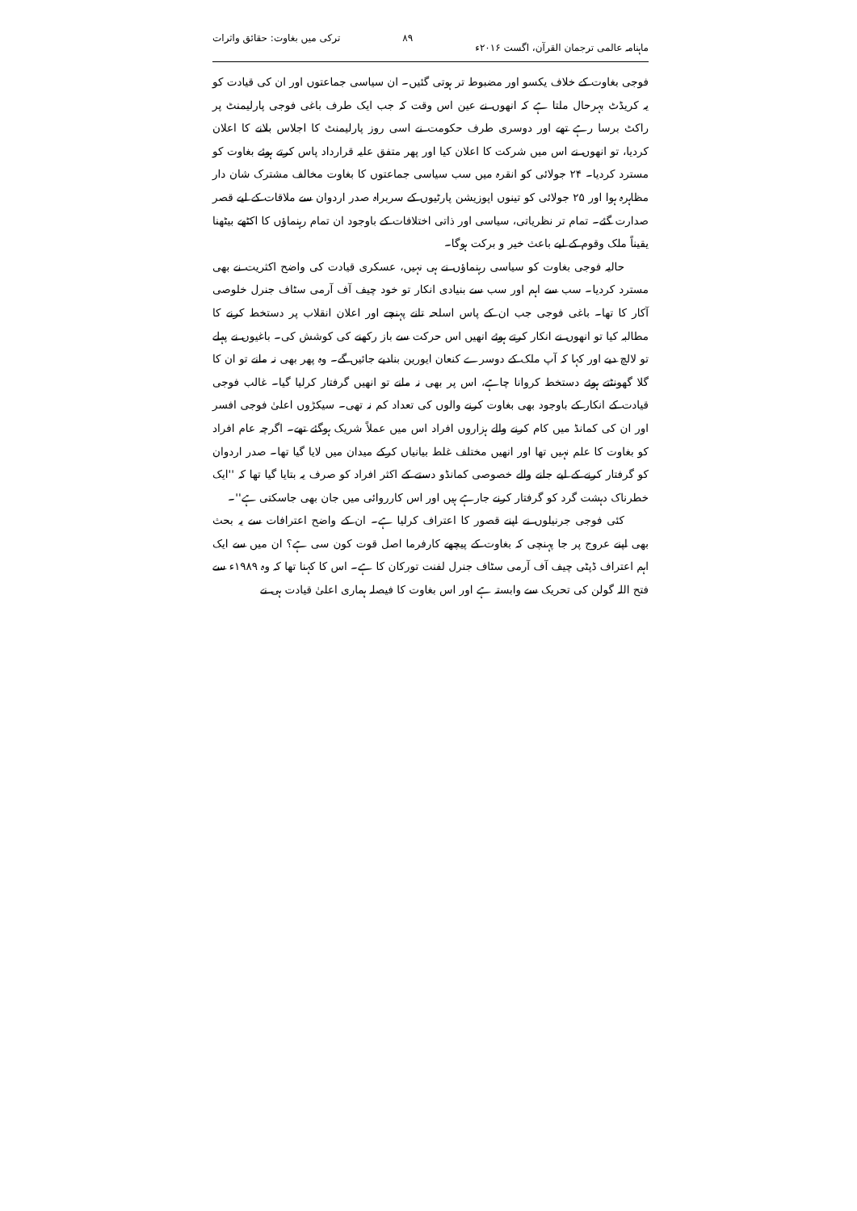ماہنامہ عالمی ترجمان القرآن، اگست ۲۰۱۶ء ۸۹ ترکی میں بغاوت: حقائق واثرات
فوجی بغاوت کے خلاف یکسو اور مضبوط تر ہوتی گئیں۔ ان سیاسی جماعتوں اور ان کی قیادت کو یہ کریڈٹ بہرحال ملتا ہے کہ انھوں نے عین اس وقت کہ جب ایک طرف باغی فوجی پارلیمنٹ پر راکٹ برسا رہے تھے اور دوسری طرف حکومت نے اسی روز پارلیمنٹ کا اجلاس بلانے کا اعلان کردیا، تو انھوں نے اس میں شرکت کا اعلان کیا اور پھر متفق علیہ قرارداد پاس کرتے ہوئے بغاوت کو مسترد کردیا۔ ۲۴ جولائی کو انقرہ میں سب سیاسی جماعتوں کا بغاوت مخالف مشترک شان دار مظاہرہ ہوا اور ۲۵ جولائی کو تینوں اپوزیشن پارٹیوں کے سربراہ صدر اردوان سے ملاقات کے لیے قصر صدارت گئے۔ تمام تر نظریاتی، سیاسی اور ذاتی اختلافات کے باوجود ان تمام رہنماؤں کا اکٹھے بیٹھنا یقیناً ملک وقوم کے لیے باعث خیر و برکت ہوگا۔
حالیہ فوجی بغاوت کو سیاسی رہنماؤں نے ہی نہیں، عسکری قیادت کی واضح اکثریت نے بھی مسترد کردیا۔ سب سے اہم اور سب سے بنیادی انکار تو خود چیف آف آرمی سٹاف جنرل خلوصی آکار کا تھا۔ باغی فوجی جب ان کے پاس اسلحہ تانے پہنچے اور اعلان انقلاب پر دستخط کرنے کا مطالبہ کیا تو انھوں نے انکار کرتے ہوئے انھیں اس حرکت سے باز رکھنے کی کوشش کی۔ باغیوں نے پہلے تو لالچ دیے اور کہا کہ آپ ملک کے دوسرے کنعان ایورین بنادیے جائیں گے۔ وہ پھر بھی نہ مانے تو ان کا گلا گھونٹتے ہوئے دستخط کروانا چاہے، اس پر بھی نہ مانے تو انھیں گرفتار کرلیا گیا۔ غالب فوجی قیادت کے انکار کے باوجود بھی بغاوت کرنے والوں کی تعداد کم نہ تھی۔ سیکڑوں اعلیٰ فوجی افسر اور ان کی کمانڈ میں کام کرنے والے ہزاروں افراد اس میں عملاً شریک ہوگئے تھے۔ اگرچہ عام افراد کو بغاوت کا علم نہیں تھا اور انھیں مختلف غلط بیانیاں کرکے میدان میں لایا گیا تھا۔ صدر اردوان کو گرفتار کرنے کے لیے جانے والے خصوصی کمانڈو دستے کے اکثر افراد کو صرف یہ بتایا گیا تھا کہ ''ایک خطرناک دہشت گرد کو گرفتار کرنے جارہے ہیں اور اس کارروائی میں جان بھی جاسکتی ہے''۔
کئی فوجی جرنیلوں نے اپنے قصور کا اعتراف کرلیا ہے۔ ان کے واضح اعترافات سے یہ بحث بھی اپنے عروج پر جا پہنچی کہ بغاوت کے پیچھے کارفرما اصل قوت کون سی ہے؟ ان میں سے ایک اہم اعتراف ڈپٹی چیف آف آرمی سٹاف جنرل لفنت تورکان کا ہے۔ اس کا کہنا تھا کہ وہ ۱۹۸۹ء سے فتح اللہ گولن کی تحریک سے وابستہ ہے اور اس بغاوت کا فیصلہ ہماری اعلیٰ قیادت ہی نے